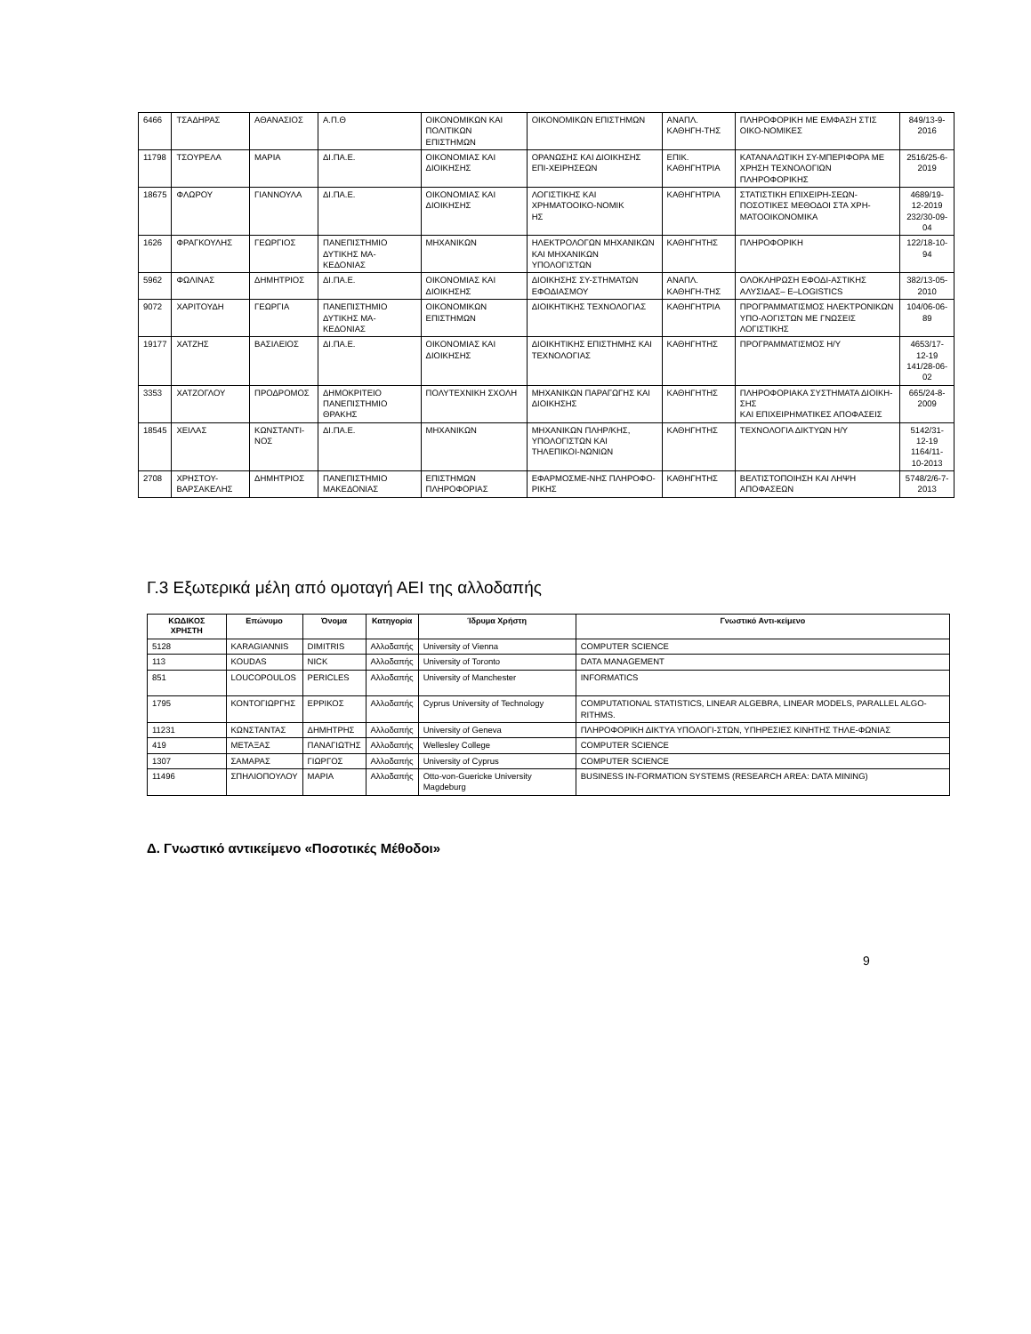| 6466 | ΤΣΑΔΗΡΑΣ | ΑΘΑΝΑΣΙΟΣ | Α.Π.Θ | ΟΙΚΟΝΟΜΙΚΩΝ ΚΑΙ ΠΟΛΙΤΙΚΩΝ ΕΠΙΣΤΗΜΩΝ | ΟΙΚΟΝΟΜΙΚΩΝ ΕΠΙΣΤΗΜΩΝ | ΑΝΑΠΛ. ΚΑΘΗΓΗ-ΤΗΣ | ΠΛΗΡΟΦΟΡΙΚΗ ΜΕ ΕΜΦΑΣΗ ΣΤΙΣ ΟΙΚΟ-ΝΟΜΙΚΕΣ | 849/13-9-2016 |
| 11798 | ΤΣΟΥΡΕΛΑ | ΜΑΡΙΑ | ΔΙ.ΠΑ.Ε. | ΟΙΚΟΝΟΜΙΑΣ ΚΑΙ ΔΙΟΙΚΗΣΗΣ | ΟΡΑΝΩΣΗΣ ΚΑΙ ΔΙΟΙΚΗΣΗΣ ΕΠΙ-ΧΕΙΡΗΣΕΩΝ | ΕΠΙΚ. ΚΑΘΗΓΗΤΡΙΑ | ΚΑΤΑΝΑΛΩΤΙΚΗ ΣΥ-ΜΠΕΡΙΦΟΡΑ ΜΕ ΧΡΗΣΗ ΤΕΧΝΟΛΟΓΙΩΝ ΠΛΗΡΟΦΟΡΙΚΗΣ | 2516/25-6-2019 |
| 18675 | ΦΛΩΡΟΥ | ΓΙΑΝΝΟΥΛΑ | ΔΙ.ΠΑ.Ε. | ΟΙΚΟΝΟΜΙΑΣ ΚΑΙ ΔΙΟΙΚΗΣΗΣ | ΛΟΓΙΣΤΙΚΗΣ ΚΑΙ ΧΡΗΜΑΤΟΟΙΚΟ-ΝΟΜΙΚ ΗΣ | ΚΑΘΗΓΗΤΡΙΑ | ΣΤΑΤΙΣΤΙΚΗ ΕΠΙΧΕΙΡΗ-ΣΕΩΝ-ΠΟΣΟΤΙΚΕΣ ΜΕΘΟΔΟΙ ΣΤΑ ΧΡΗ-ΜΑΤΟΟΙΚΟΝΟΜΙΚΑ | 4689/19-12-2019 232/30-09-04 |
| 1626 | ΦΡΑΓΚΟΥΛΗΣ | ΓΕΩΡΓΙΟΣ | ΠΑΝΕΠΙΣΤΗΜΙΟ ΔΥΤΙΚΗΣ ΜΑ-ΚΕΔΟΝΙΑΣ | ΜΗΧΑΝΙΚΩΝ | ΗΛΕΚΤΡΟΛΟΓΩΝ ΜΗΧΑΝΙΚΩΝ ΚΑΙ ΜΗΧΑΝΙΚΩΝ ΥΠΟΛΟΓΙΣΤΩΝ | ΚΑΘΗΓΗΤΗΣ | ΠΛΗΡΟΦΟΡΙΚΗ | 122/18-10-94 |
| 5962 | ΦΩΛΙΝΑΣ | ΔΗΜΗΤΡΙΟΣ | ΔΙ.ΠΑ.Ε. | ΟΙΚΟΝΟΜΙΑΣ ΚΑΙ ΔΙΟΙΚΗΣΗΣ | ΔΙΟΙΚΗΣΗΣ ΣΥ-ΣΤΗΜΑΤΩΝ ΕΦΟΔΙΑΣΜΟΥ | ΑΝΑΠΛ. ΚΑΘΗΓΗ-ΤΗΣ | ΟΛΟΚΛΗΡΩΣΗ ΕΦΟΔΙ-ΑΣΤΙΚΗΣ ΑΛΥΣΙΔΑΣ– E–LOGISTICS | 382/13-05-2010 |
| 9072 | ΧΑΡΙΤΟΥΔΗ | ΓΕΩΡΓΙΑ | ΠΑΝΕΠΙΣΤΗΜΙΟ ΔΥΤΙΚΗΣ ΜΑ-ΚΕΔΟΝΙΑΣ | ΟΙΚΟΝΟΜΙΚΩΝ ΕΠΙΣΤΗΜΩΝ | ΔΙΟΙΚΗΤΙΚΗΣ ΤΕΧΝΟΛΟΓΙΑΣ | ΚΑΘΗΓΗΤΡΙΑ | ΠΡΟΓΡΑΜΜΑΤΙΣΜΟΣ ΗΛΕΚΤΡΟΝΙΚΩΝ ΥΠΟ-ΛΟΓΙΣΤΩΝ ΜΕ ΓΝΩΣΕΙΣ ΛΟΓΙΣΤΙΚΗΣ | 104/06-06-89 |
| 19177 | ΧΑΤΖΗΣ | ΒΑΣΙΛΕΙΟΣ | ΔΙ.ΠΑ.Ε. | ΟΙΚΟΝΟΜΙΑΣ ΚΑΙ ΔΙΟΙΚΗΣΗΣ | ΔΙΟΙΚΗΤΙΚΗΣ ΕΠΙΣΤΗΜΗΣ ΚΑΙ ΤΕΧΝΟΛΟΓΙΑΣ | ΚΑΘΗΓΗΤΗΣ | ΠΡΟΓΡΑΜΜΑΤΙΣΜΟΣ Η/Υ | 4653/17-12-19 141/28-06-02 |
| 3353 | ΧΑΤΖΟΓΛΟΥ | ΠΡΟΔΡΟΜΟΣ | ΔΗΜΟΚΡΙΤΕΙΟ ΠΑΝΕΠΙΣΤΗΜΙΟ ΘΡΑΚΗΣ | ΠΟΛΥΤΕΧΝΙΚΗ ΣΧΟΛΗ | ΜΗΧΑΝΙΚΩΝ ΠΑΡΑΓΩΓΗΣ ΚΑΙ ΔΙΟΙΚΗΣΗΣ | ΚΑΘΗΓΗΤΗΣ | ΠΛΗΡΟΦΟΡΙΑΚΑ ΣΥΣΤΗΜΑΤΑ ΔΙΟΙΚΗ-ΣΗΣ ΚΑΙ ΕΠΙΧΕΙΡΗΜΑΤΙΚΕΣ ΑΠΟΦΑΣΕΙΣ | 665/24-8-2009 |
| 18545 | ΧΕΙΛΑΣ | ΚΩΝΣΤΑΝΤΙ-ΝΟΣ | ΔΙ.ΠΑ.Ε. | ΜΗΧΑΝΙΚΩΝ | ΜΗΧΑΝΙΚΩΝ ΠΛΗΡ/ΚΗΣ, ΥΠΟΛΟΓΙΣΤΩΝ ΚΑΙ ΤΗΛΕΠΙΚΟΙ-ΝΩΝΙΩΝ | ΚΑΘΗΓΗΤΗΣ | ΤΕΧΝΟΛΟΓΙΑ ΔΙΚΤΥΩΝ Η/Υ | 5142/31-12-19 1164/11-10-2013 |
| 2708 | ΧΡΗΣΤΟΥ-ΒΑΡΣΑΚΕΛΗΣ | ΔΗΜΗΤΡΙΟΣ | ΠΑΝΕΠΙΣΤΗΜΙΟ ΜΑΚΕΔΟΝΙΑΣ | ΕΠΙΣΤΗΜΩΝ ΠΛΗΡΟΦΟΡΙΑΣ | ΕΦΑΡΜΟΣΜΕ-ΝΗΣ ΠΛΗΡΟΦΟ-ΡΙΚΗΣ | ΚΑΘΗΓΗΤΗΣ | ΒΕΛΤΙΣΤΟΠΟΙΗΣΗ ΚΑΙ ΛΗΨΗ ΑΠΟΦΑΣΕΩΝ | 5748/2/6-7-2013 |
Γ.3 Εξωτερικά μέλη από ομοταγή ΑΕΙ της αλλοδαπής
| ΚΩΔΙΚΟΣ ΧΡΗΣΤΗ | Επώνυμο | Όνομα | Κατηγορία | Ίδρυμα Χρήστη | Γνωστικό Αντι-κείμενο |
| --- | --- | --- | --- | --- | --- |
| 5128 | KARAGIANNIS | DIMITRIS | Αλλοδαπής | University of Vienna | COMPUTER SCIENCE |
| 113 | KOUDAS | NICK | Αλλοδαπής | University of Toronto | DATA MANAGEMENT |
| 851 | LOUCOPOULOS | PERICLES | Αλλοδαπής | University of Manchester | INFORMATICS |
| 1795 | ΚΟΝΤΟΓΙΩΡΓΗΣ | ΕΡΡΙΚΟΣ | Αλλοδαπής | Cyprus University of Technology | COMPUTATIONAL STATISTICS, LINEAR ALGEBRA, LINEAR MODELS, PARALLEL ALGO-RITHMS. |
| 11231 | ΚΩΝΣΤΑΝΤΑΣ | ΔΗΜΗΤΡΗΣ | Αλλοδαπής | University of Geneva | ΠΛΗΡΟΦΟΡΙΚΗ ΔΙΚΤΥΑ ΥΠΟΛΟΓΙ-ΣΤΩΝ, ΥΠΗΡΕΣΙΕΣ ΚΙΝΗΤΗΣ ΤΗΛΕ-ΦΩΝΙΑΣ |
| 419 | ΜΕΤΑΞΑΣ | ΠΑΝΑΓΙΩΤΗΣ | Αλλοδαπής | Wellesley College | COMPUTER SCIENCE |
| 1307 | ΣΑΜΑΡΑΣ | ΓΙΩΡΓΟΣ | Αλλοδαπής | University of Cyprus | COMPUTER SCIENCE |
| 11496 | ΣΠΗΛΙΟΠΟΥΛΟΥ | ΜΑΡΙΑ | Αλλοδαπής | Otto-von-Guericke University Magdeburg | BUSINESS IN-FORMATION SYSTEMS (RESEARCH AREA: DATA MINING) |
Δ. Γνωστικό αντικείμενο «Ποσοτικές Μέθοδοι»
9